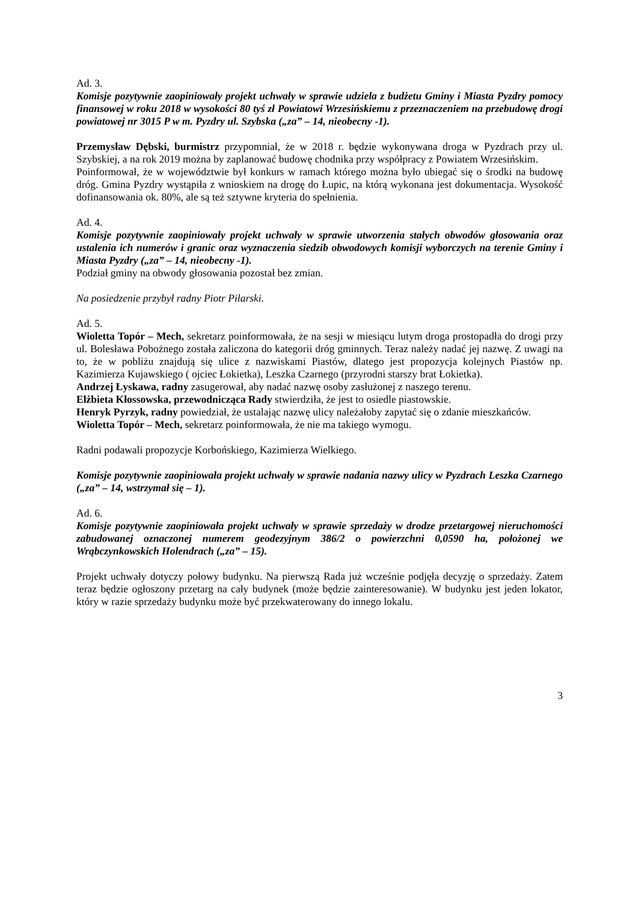Ad. 3.
Komisje pozytywnie zaopiniowały projekt uchwały w sprawie udziela z budżetu Gminy i Miasta Pyzdry pomocy finansowej w roku 2018 w wysokości 80 tyś zł Powiatowi Wrzesińskiemu z przeznaczeniem na przebudowę drogi powiatowej nr 3015 P w m. Pyzdry ul. Szybska („za” – 14, nieobecny -1).
Przemysław Dębski, burmistrz przypomniał, że w 2018 r. będzie wykonywana droga w Pyzdrach przy ul. Szybskiej, a na rok 2019 można by zaplanować budowę chodnika przy współpracy z Powiatem Wrzesińskim.
Poinformował, że w województwie był konkurs w ramach którego można było ubiegać się o środki na budowę dróg. Gmina Pyzdry wystąpiła z wnioskiem na drogę do Łupic, na którą wykonana jest dokumentacja. Wysokość dofinansowania ok. 80%, ale są też sztywne kryteria do spełnienia.
Ad. 4.
Komisje pozytywnie zaopiniowały projekt uchwały w sprawie utworzenia stałych obwodów głosowania oraz ustalenia ich numerów i granic oraz wyznaczenia siedzib obwodowych komisji wyborczych na terenie Gminy i Miasta Pyzdry („za” – 14, nieobecny -1).
Podział gminy na obwody głosowania pozostał bez zmian.
Na posiedzenie przybył radny Piotr Pilarski.
Ad. 5.
Wioletta Topór – Mech, sekretarz poinformowała, że na sesji w miesiącu lutym droga prostopadła do drogi przy ul. Bolesława Pobożnego została zaliczona do kategorii dróg gminnych. Teraz należy nadać jej nazwę. Z uwagi na to, że w pobliżu znajdują się ulice z nazwiskami Piastów, dlatego jest propozycja kolejnych Piastów np. Kazimierza Kujawskiego ( ojciec Łokietka), Leszka Czarnego (przyrodni starszy brat Łokietka).
Andrzej Łyskawa, radny zasugerował, aby nadać nazwę osoby zasłużonej z naszego terenu.
Elżbieta Kłossowska, przewodnicząca Rady stwierdziła, że jest to osiedle piastowskie.
Henryk Pyrzyk, radny powiedział, że ustalając nazwę ulicy należałoby zapytać się o zdanie mieszkańców.
Wioletta Topór – Mech, sekretarz poinformowała, że nie ma takiego wymogu.
Radni podawali propozycje Korbońskiego, Kazimierza Wielkiego.
Komisje pozytywnie zaopiniowała projekt uchwały w sprawie nadania nazwy ulicy w Pyzdrach Leszka Czarnego („za” – 14, wstrzymał się – 1).
Ad. 6.
Komisje pozytywnie zaopiniowała projekt uchwały w sprawie sprzedaży w drodze przetargowej nieruchomości zabudowanej oznaczonej numerem geodezyjnym 386/2 o powierzchni 0,0590 ha, położonej we Wrąbczynkowskich Holendrach („za” – 15).
Projekt uchwały dotyczy połowy budynku. Na pierwszą Rada już wcześnie podjęła decyzję o sprzedaży. Zatem teraz będzie ogłoszony przetarg na cały budynek (może będzie zainteresowanie). W budynku jest jeden lokator, który w razie sprzedaży budynku może być przekwaterowany do innego lokalu.
3